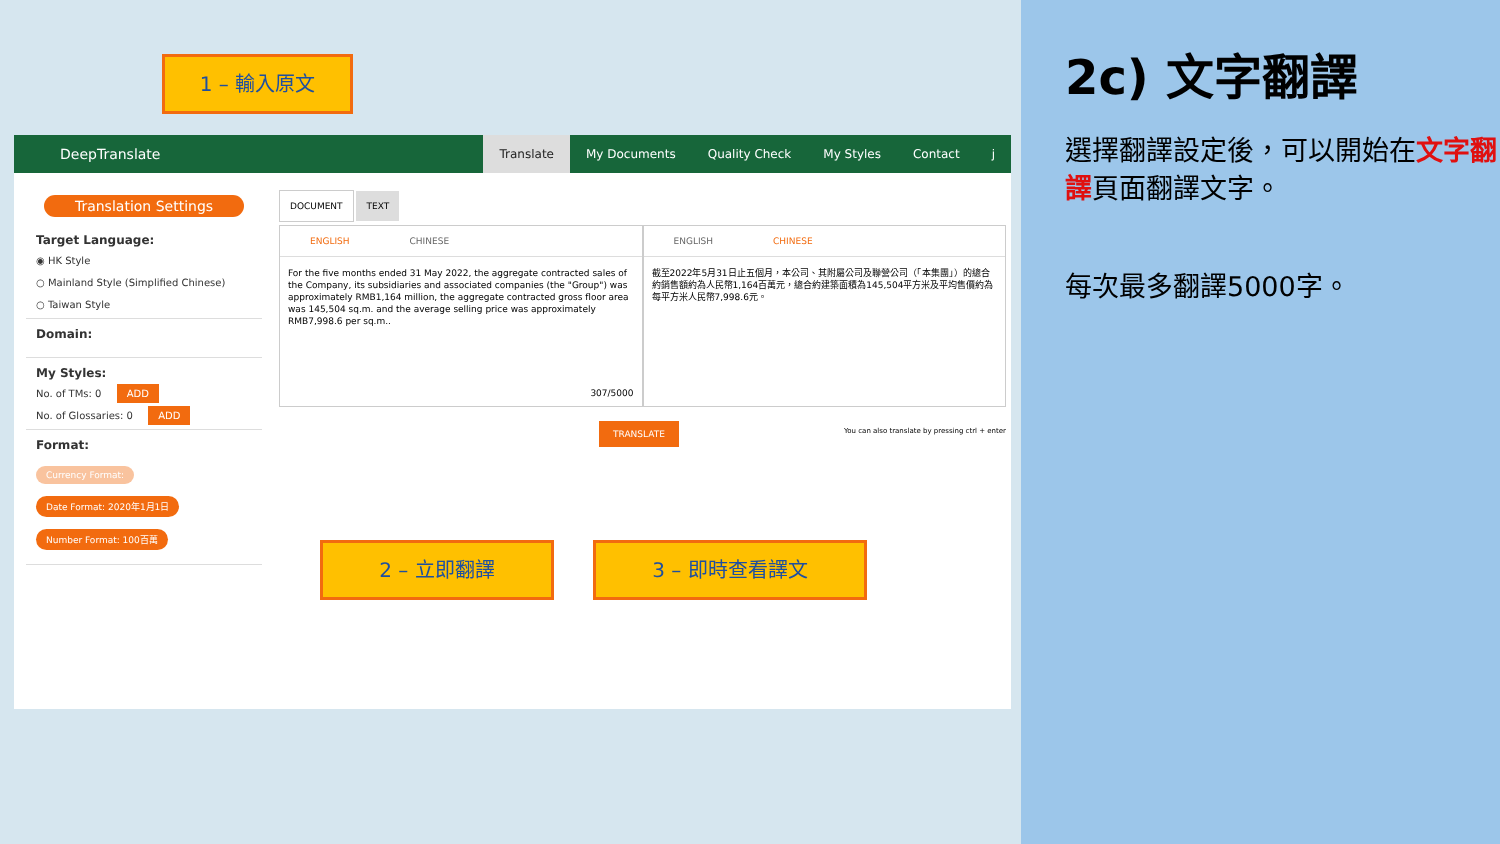1 – 輸入原文
DeepTranslate Translate My Documents Quality Check My Styles Contact j
Translation Settings
Target Language:
◉ HK Style
○ Mainland Style (Simplified Chinese)
○ Taiwan Style
Domain:
My Styles:
No. of TMs: 0 ADD
No. of Glossaries: 0 ADD
Format:
Currency Format:
Date Format: 2020年1月1日
Number Format: 100百萬
DOCUMENT TEXT
ENGLISH CHINESE
For the five months ended 31 May 2022, the aggregate contracted sales of the Company, its subsidiaries and associated companies (the "Group") was approximately RMB1,164 million, the aggregate contracted gross floor area was 145,504 sq.m. and the average selling price was approximately RMB7,998.6 per sq.m..
307/5000
ENGLISH CHINESE
截至2022年5月31日止五個月，本公司、其附屬公司及聯營公司（「本集團」）的總合約銷售額約為人民幣1,164百萬元，總合約建築面積為145,504平方米及平均售價約為每平方米人民幣7,998.6元。
TRANSLATE
You can also translate by pressing ctrl + enter
2 – 立即翻譯 3 – 即時查看譯文
2c) 文字翻譯
選擇翻譯設定後，可以開始在文字翻譯頁面翻譯文字。
每次最多翻譯5000字。